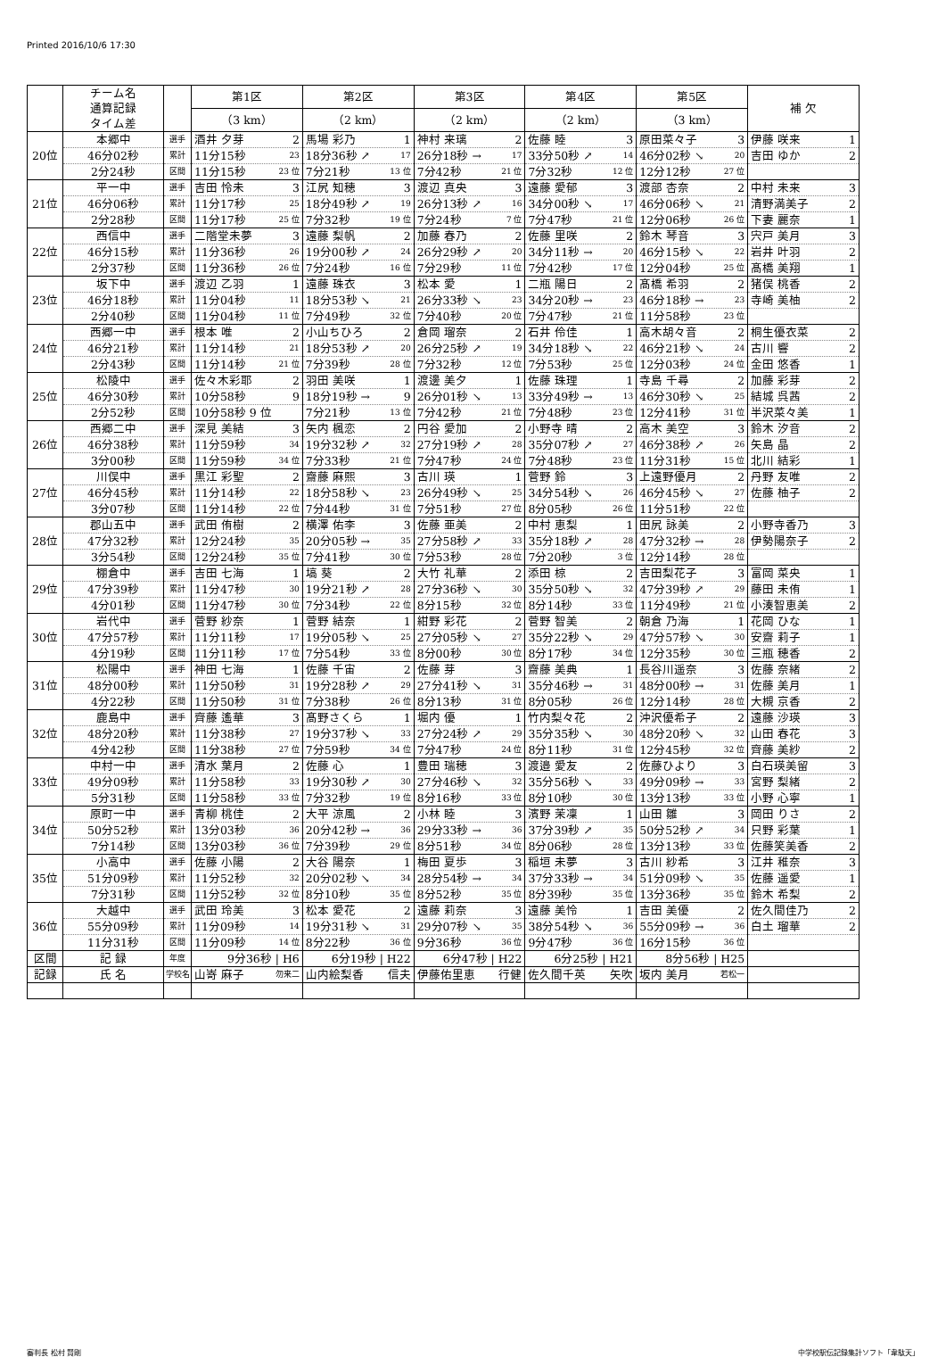Printed 2016/10/6 17:30
| | チーム名 通算記録 タイム差 | | 第1区 | 第2区 | 第3区 | 第4区 | 第5区 | 補 欠 |
| --- | --- | --- | --- | --- | --- | --- | --- | --- |
| | | | （3 km） | （2 km） | （2 km） | （2 km） | （3 km） | |
| 20位 | 本郷中 | 選手 | 酒井 夕芽 2 | 馬場 彩乃 1 | 神村 来璃 2 | 佐藤 睦 3 | 原田菜々子 3 | 伊藤 咲来 1 |
| | 46分02秒 | 累計 | 11分15秒 23 | 18分36秒 ↗ 17 | 26分18秒 → 17 | 33分50秒 ↗ 14 | 46分02秒 ↘ 20 | 吉田 ゆか 2 |
| | 2分24秒 | 区間 | 11分15秒 23 位 | 7分21秒 13 位 | 7分42秒 21 位 | 7分32秒 12 位 | 12分12秒 27 位 | |
| 21位 | 平一中 | 選手 | 吉田 怜未 3 | 江尻 知穂 3 | 渡辺 真央 3 | 遠藤 愛郁 3 | 渡部 杏奈 2 | 中村 未来 3 |
| | 46分06秒 | 累計 | 11分17秒 25 | 18分49秒 ↗ 19 | 26分13秒 ↗ 16 | 34分00秒 ↘ 17 | 46分06秒 ↘ 21 | 清野満美子 2 |
| | 2分28秒 | 区間 | 11分17秒 25 位 | 7分32秒 19 位 | 7分24秒 7 位 | 7分47秒 21 位 | 12分06秒 26 位 | 下妻 麗奈 1 |
| 22位 | 西信中 | 選手 | 二階堂未夢 3 | 遠藤 梨帆 2 | 加藤 春乃 2 | 佐藤 里咲 2 | 鈴木 琴音 3 | 宍戸 美月 3 |
| | 46分15秒 | 累計 | 11分36秒 26 | 19分00秒 ↗ 24 | 26分29秒 ↗ 20 | 34分11秒 → 20 | 46分15秒 ↘ 22 | 岩井 叶羽 2 |
| | 2分37秒 | 区間 | 11分36秒 26 位 | 7分24秒 16 位 | 7分29秒 11 位 | 7分42秒 17 位 | 12分04秒 25 位 | 髙橋 美翔 1 |
| 23位 | 坂下中 | 選手 | 渡辺 乙羽 1 | 遠藤 珠衣 3 | 松本 愛 1 | 二瓶 陽日 2 | 髙橋 希羽 2 | 猪俣 桃香 2 |
| | 46分18秒 | 累計 | 11分04秒 11 | 18分53秒 ↘ 21 | 26分33秒 ↘ 23 | 34分20秒 → 23 | 46分18秒 → 23 | 寺崎 美柚 2 |
| | 2分40秒 | 区間 | 11分04秒 11 位 | 7分49秒 32 位 | 7分40秒 20 位 | 7分47秒 21 位 | 11分58秒 23 位 | |
| 24位 | 西郷一中 | 選手 | 根本 唯 2 | 小山ちひろ 2 | 倉岡 瑠奈 2 | 石井 伶佳 1 | 高木胡々音 2 | 桐生優衣菜 2 |
| | 46分21秒 | 累計 | 11分14秒 21 | 18分53秒 ↗ 20 | 26分25秒 ↗ 19 | 34分18秒 ↘ 22 | 46分21秒 ↘ 24 | 古川 響 2 |
| | 2分43秒 | 区間 | 11分14秒 21 位 | 7分39秒 28 位 | 7分32秒 12 位 | 7分53秒 25 位 | 12分03秒 24 位 | 金田 悠香 1 |
| 25位 | 松陵中 | 選手 | 佐々木彩耶 2 | 羽田 美咲 1 | 渡邊 美夕 1 | 佐藤 珠理 1 | 寺島 千尋 2 | 加藤 彩芽 2 |
| | 46分30秒 | 累計 | 10分58秒 9 | 18分19秒 → 9 | 26分01秒 ↘ 13 | 33分49秒 → 13 | 46分30秒 ↘ 25 | 結城 呉茜 2 |
| | 2分52秒 | 区間 | 10分58秒 9 位 | 7分21秒 13 位 | 7分42秒 21 位 | 7分48秒 23 位 | 12分41秒 31 位 | 半沢菜々美 1 |
| 26位 | 西郷二中 | 選手 | 深見 美結 3 | 矢内 楓恋 2 | 円谷 愛加 2 | 小野寺 晴 2 | 高木 美空 3 | 鈴木 汐音 2 |
| | 46分38秒 | 累計 | 11分59秒 34 | 19分32秒 ↗ 32 | 27分19秒 ↗ 28 | 35分07秒 ↗ 27 | 46分38秒 ↗ 26 | 矢島 晶 2 |
| | 3分00秒 | 区間 | 11分59秒 34 位 | 7分33秒 21 位 | 7分47秒 24 位 | 7分48秒 23 位 | 11分31秒 15 位 | 北川 結彩 1 |
| 27位 | 川俣中 | 選手 | 黒江 彩聖 2 | 齋藤 麻熙 3 | 古川 瑛 1 | 菅野 鈴 3 | 上遠野優月 2 | 丹野 友唯 2 |
| | 46分45秒 | 累計 | 11分14秒 22 | 18分58秒 ↘ 23 | 26分49秒 ↘ 25 | 34分54秒 ↘ 26 | 46分45秒 ↘ 27 | 佐藤 柚子 2 |
| | 3分07秒 | 区間 | 11分14秒 22 位 | 7分44秒 31 位 | 7分51秒 27 位 | 8分05秒 26 位 | 11分51秒 22 位 | |
| 28位 | 郡山五中 | 選手 | 武田 侑樹 2 | 横澤 佑李 3 | 佐藤 亜美 2 | 中村 恵梨 1 | 田尻 詠美 2 | 小野寺香乃 3 |
| | 47分32秒 | 累計 | 12分24秒 35 | 20分05秒 → 35 | 27分58秒 ↗ 33 | 35分18秒 ↗ 28 | 47分32秒 → 28 | 伊勢陽奈子 2 |
| | 3分54秒 | 区間 | 12分24秒 35 位 | 7分41秒 30 位 | 7分53秒 28 位 | 7分20秒 3 位 | 12分14秒 28 位 | |
| 29位 | 棚倉中 | 選手 | 吉田 七海 1 | 塙 葵 2 | 大竹 礼華 2 | 添田 椋 2 | 吉田梨花子 3 | 富岡 菜央 1 |
| | 47分39秒 | 累計 | 11分47秒 30 | 19分21秒 ↗ 28 | 27分36秒 ↘ 30 | 35分50秒 ↘ 32 | 47分39秒 ↗ 29 | 藤田 未侑 1 |
| | 4分01秒 | 区間 | 11分47秒 30 位 | 7分34秒 22 位 | 8分15秒 32 位 | 8分14秒 33 位 | 11分49秒 21 位 | 小湊智恵美 2 |
| 30位 | 岩代中 | 選手 | 菅野 紗奈 1 | 菅野 結奈 1 | 紺野 彩花 2 | 菅野 智美 2 | 朝倉 乃海 1 | 花岡 ひな 1 |
| | 47分57秒 | 累計 | 11分11秒 17 | 19分05秒 ↘ 25 | 27分05秒 ↘ 27 | 35分22秒 ↘ 29 | 47分57秒 ↘ 30 | 安齋 莉子 1 |
| | 4分19秒 | 区間 | 11分11秒 17 位 | 7分54秒 33 位 | 8分00秒 30 位 | 8分17秒 34 位 | 12分35秒 30 位 | 三瓶 穂香 2 |
| 31位 | 松陽中 | 選手 | 神田 七海 1 | 佐藤 千宙 2 | 佐藤 芽 3 | 齋藤 美典 1 | 長谷川遥奈 3 | 佐藤 奈緒 2 |
| | 48分00秒 | 累計 | 11分50秒 31 | 19分28秒 ↗ 29 | 27分41秒 ↘ 31 | 35分46秒 → 31 | 48分00秒 → 31 | 佐藤 美月 1 |
| | 4分22秒 | 区間 | 11分50秒 31 位 | 7分38秒 26 位 | 8分13秒 31 位 | 8分05秒 26 位 | 12分14秒 28 位 | 大槻 京香 2 |
| 32位 | 鹿島中 | 選手 | 齊藤 遙華 3 | 髙野さくら 1 | 堀内 優 1 | 竹内梨々花 2 | 沖沢優希子 2 | 遠藤 沙瑛 3 |
| | 48分20秒 | 累計 | 11分38秒 27 | 19分37秒 ↘ 33 | 27分24秒 ↗ 29 | 35分35秒 ↘ 30 | 48分20秒 ↘ 32 | 山田 春花 3 |
| | 4分42秒 | 区間 | 11分38秒 27 位 | 7分59秒 34 位 | 7分47秒 24 位 | 8分11秒 31 位 | 12分45秒 32 位 | 齊藤 美紗 2 |
| 33位 | 中村一中 | 選手 | 清水 葉月 2 | 佐藤 心 1 | 豊田 瑞穂 3 | 渡邉 愛友 2 | 佐藤ひより 3 | 白石瑛美留 3 |
| | 49分09秒 | 累計 | 11分58秒 33 | 19分30秒 ↗ 30 | 27分46秒 ↘ 32 | 35分56秒 ↘ 33 | 49分09秒 → 33 | 宮野 梨緒 2 |
| | 5分31秒 | 区間 | 11分58秒 33 位 | 7分32秒 19 位 | 8分16秒 33 位 | 8分10秒 30 位 | 13分13秒 33 位 | 小野 心寧 1 |
| 34位 | 原町一中 | 選手 | 青柳 桃佳 2 | 大平 涼風 2 | 小林 睦 3 | 濱野 茉凜 1 | 山田 雛 3 | 岡田 りさ 2 |
| | 50分52秒 | 累計 | 13分03秒 36 | 20分42秒 → 36 | 29分33秒 → 36 | 37分39秒 ↗ 35 | 50分52秒 ↗ 34 | 只野 彩葉 1 |
| | 7分14秒 | 区間 | 13分03秒 36 位 | 7分39秒 29 位 | 8分51秒 34 位 | 8分06秒 28 位 | 13分13秒 33 位 | 佐藤笑美香 2 |
| 35位 | 小高中 | 選手 | 佐藤 小陽 2 | 大谷 陽奈 1 | 梅田 夏歩 3 | 稲垣 未夢 3 | 古川 紗希 3 | 江井 稚奈 3 |
| | 51分09秒 | 累計 | 11分52秒 32 | 20分02秒 ↘ 34 | 28分54秒 → 34 | 37分33秒 → 34 | 51分09秒 ↘ 35 | 佐藤 遥愛 1 |
| | 7分31秒 | 区間 | 11分52秒 32 位 | 8分10秒 35 位 | 8分52秒 35 位 | 8分39秒 35 位 | 13分36秒 35 位 | 鈴木 希梨 2 |
| 36位 | 大越中 | 選手 | 武田 玲美 3 | 松本 愛花 2 | 遠藤 莉奈 3 | 遠藤 美怜 1 | 吉田 美優 2 | 佐久間佳乃 2 |
| | 55分09秒 | 累計 | 11分09秒 14 | 19分31秒 ↘ 31 | 29分07秒 ↘ 35 | 38分54秒 ↘ 36 | 55分09秒 → 36 | 白土 瑠華 2 |
| | 11分31秒 | 区間 | 11分09秒 14 位 | 8分22秒 36 位 | 9分36秒 36 位 | 9分47秒 36 位 | 16分15秒 36 位 | |
| 区間 | 記 録 | 年度 | 9分36秒 / H6 | 6分19秒 / H22 | 6分47秒 / H22 | 6分25秒 / H21 | 8分56秒 / H25 | |
| 記録 | 氏 名 | 学校名 | 山嵜 麻子 勿来二 | 山内絵梨香 信夫 | 伊藤佑里恵 行健 | 佐久間千英 矢吹 | 坂内 美月 若松一 | |
審判長 松村 賢剛 中学校駅伝記録集計ソフト「韋駄天」